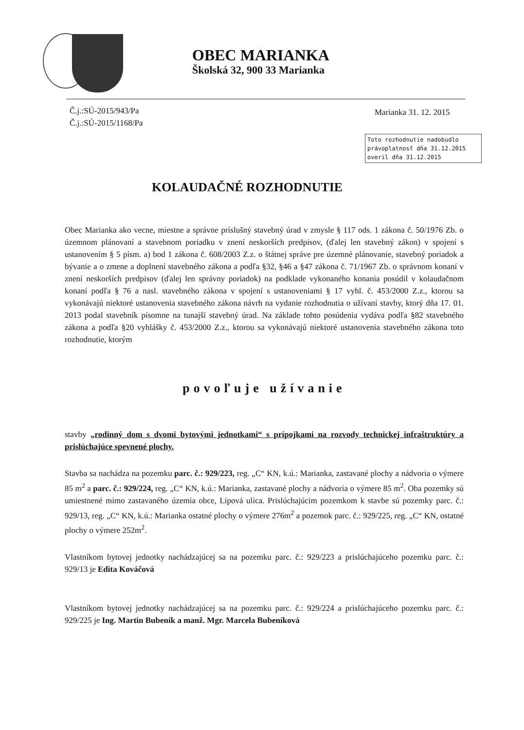OBEC MARIANKA
Školská 32, 900 33 Marianka
Č.j.:SÚ-2015/943/Pa
Č.j.:SÚ-2015/1168/Pa
Marianka 31. 12. 2015
Toto rozhodnutie nadobudlo
právoplatnosť dňa 31.12.2015
overil dňa 31.12.2015
KOLAUDAČNÉ ROZHODNUTIE
Obec Marianka ako vecne, miestne a správne príslušný stavebný úrad v zmysle § 117 ods. 1 zákona č. 50/1976 Zb. o územnom plánovaní a stavebnom poriadku v znení neskorších predpisov, (ďalej len stavebný zákon) v spojení s ustanovením § 5 písm. a) bod 1 zákona č. 608/2003 Z.z. o štátnej správe pre územné plánovanie, stavebný poriadok a bývanie a o zmene a doplnení stavebného zákona a podľa §32, §46 a §47 zákona č. 71/1967 Zb. o správnom konaní v znení neskorších predpisov (ďalej len správny poriadok) na podklade vykonaného konania posúdil v kolaudačnom konaní podľa § 76 a nasl. stavebného zákona v spojení s ustanoveniami § 17 vyhl. č. 453/2000 Z.z., ktorou sa vykonávajú niektoré ustanovenia stavebného zákona návrh na vydanie rozhodnutia o užívaní stavby, ktorý dňa 17. 01. 2013 podal stavebník písomne na tunajší stavebný úrad. Na základe tohto posúdenia vydáva podľa §82 stavebného zákona a podľa §20 vyhlášky č. 453/2000 Z.z., ktorou sa vykonávajú niektoré ustanovenia stavebného zákona toto rozhodnutie, ktorým
povoľuje užívanie
stavby „rodinný dom s dvomi bytovými jednotkami“ s prípojkami na rozvody technickej infraštruktúry a prislúchajúce spevnené plochy.
Stavba sa nachádza na pozemku parc. č.: 929/223, reg. „C“ KN, k.ú.: Marianka, zastavané plochy a nádvoria o výmere 85 m<sup>2</sup> a parc. č.: 929/224, reg. „C“ KN, k.ú.: Marianka, zastavané plochy a nádvoria o výmere 85 m<sup>2</sup>. Oba pozemky sú umiestnené mimo zastavaného územia obce, Lipová ulica. Prislúchajúcim pozemkom k stavbe sú pozemky parc. č.: 929/13, reg. „C“ KN, k.ú.: Marianka ostatné plochy o výmere 276m<sup>2</sup> a pozemok parc. č.: 929/225, reg. „C“ KN, ostatné plochy o výmere 252m<sup>2</sup>.
Vlastníkom bytovej jednotky nachádzajúcej sa na pozemku parc. č.: 929/223 a prislúchajúceho pozemku parc. č.: 929/13 je Edita Kováčová
Vlastníkom bytovej jednotky nachádzajúcej sa na pozemku parc. č.: 929/224 a prislúchajúceho pozemku parc. č.: 929/225 je Ing. Martin Bubeník a manž. Mgr. Marcela Bubeníková